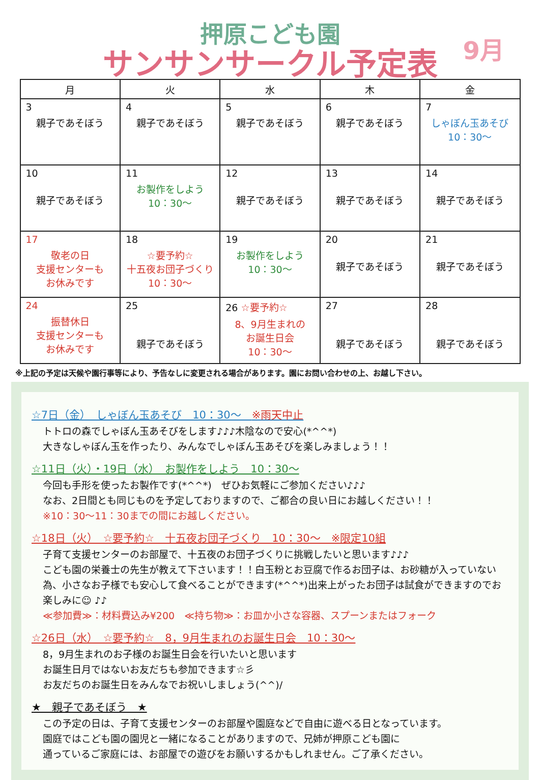押原こども園
サンサンサークル予定表
9月
| 月 | 火 | 水 | 木 | 金 |
| --- | --- | --- | --- | --- |
| 3 親子であそぼう | 4 親子であそぼう | 5 親子であそぼう | 6 親子であそぼう | 7 しゃぼん玉あそび 10：30～ |
| 10 親子であそぼう | 11 お製作をしよう 10：30～ | 12 親子であそぼう | 13 親子であそぼう | 14 親子であそぼう |
| 17 敬老の日 支援センターも お休みです | 18 ☆要予約☆ 十五夜お団子づくり 10：30～ | 19 お製作をしよう 10：30～ | 20 親子であそぼう | 21 親子であそぼう |
| 24 振替休日 支援センターも お休みです | 25 親子であそぼう | 26 ☆要予約☆ 8、9月生まれの お誕生日会 10：30～ | 27 親子であそぼう | 28 親子であそぼう |
※上記の予定は天候や園行事等により、予告なしに変更される場合があります。園にお問い合わせの上、お越し下さい。
☆7日（金）　しゃぼん玉あそび　10：30～　※雨天中止
トトロの森でしゃぼん玉あそびをします♪♪♪木陰なので安心(*^^*)
大きなしゃぼん玉を作ったり、みんなでしゃぼん玉あそびを楽しみましょう！！
☆11日（火）・19日（水）　お製作をしよう　10：30～
今回も手形を使ったお製作です(*^^*)　ぜひお気軽にご参加ください♪♪♪
なお、2日間とも同じものを予定しておりますので、ご都合の良い日にお越しください！！
※10：30～11：30までの間にお越しください。
☆18日（火）　☆要予約☆　十五夜お団子づくり　10：30～　※限定10組
子育て支援センターのお部屋で、十五夜のお団子づくりに挑戦したいと思います♪♪♪
こども園の栄養士の先生が教えて下さいます！！白玉粉とお豆腐で作るお団子は、お砂糖が入っていない為、小さなお子様でも安心して食べることができます(*^^*)出来上がったお団子は試食ができますのでお楽しみに☺ ♪♪
≪参加費≫：材料費込み¥200　≪持ち物≫：お皿か小さな容器、スプーンまたはフォーク
☆26日（水）　☆要予約☆　8，9月生まれのお誕生日会　10：30～
8，9月生まれのお子様のお誕生日会を行いたいと思います
お誕生日月ではないお友だちも参加できます☆彡
お友だちのお誕生日をみんなでお祝いしましょう(^^)/
★　親子であそぼう　★
この予定の日は、子育て支援センターのお部屋や園庭などで自由に遊べる日となっています。
園庭ではこども園の園児と一緒になることがありますので、兄姉が押原こども園に
通っているご家庭には、お部屋での遊びをお願いするかもしれません。ご了承ください。